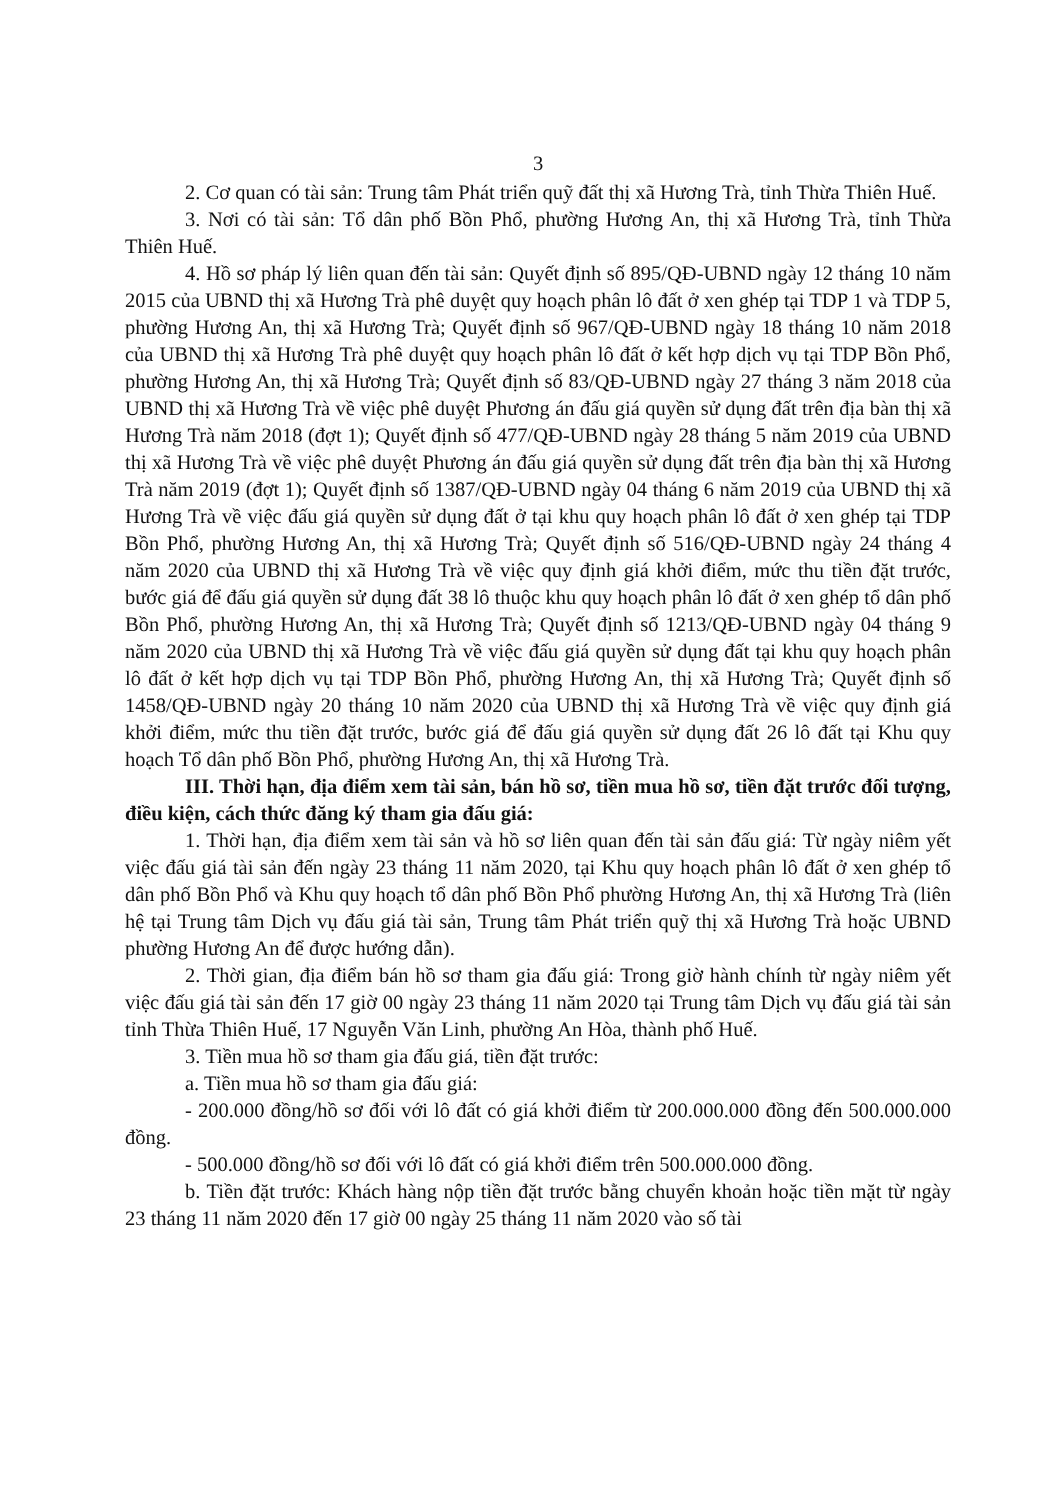3
2. Cơ quan có tài sản: Trung tâm Phát triển quỹ đất thị xã Hương Trà, tỉnh Thừa Thiên Huế.
3. Nơi có tài sản: Tổ dân phố Bồn Phổ, phường Hương An, thị xã Hương Trà, tỉnh Thừa Thiên Huế.
4. Hồ sơ pháp lý liên quan đến tài sản: Quyết định số 895/QĐ-UBND ngày 12 tháng 10 năm 2015 của UBND thị xã Hương Trà phê duyệt quy hoạch phân lô đất ở xen ghép tại TDP 1 và TDP 5, phường Hương An, thị xã Hương Trà; Quyết định số 967/QĐ-UBND ngày 18 tháng 10 năm 2018 của UBND thị xã Hương Trà phê duyệt quy hoạch phân lô đất ở kết hợp dịch vụ tại TDP Bồn Phổ, phường Hương An, thị xã Hương Trà; Quyết định số 83/QĐ-UBND ngày 27 tháng 3 năm 2018 của UBND thị xã Hương Trà về việc phê duyệt Phương án đấu giá quyền sử dụng đất trên địa bàn thị xã Hương Trà năm 2018 (đợt 1); Quyết định số 477/QĐ-UBND ngày 28 tháng 5 năm 2019 của UBND thị xã Hương Trà về việc phê duyệt Phương án đấu giá quyền sử dụng đất trên địa bàn thị xã Hương Trà năm 2019 (đợt 1); Quyết định số 1387/QĐ-UBND ngày 04 tháng 6 năm 2019 của UBND thị xã Hương Trà về việc đấu giá quyền sử dụng đất ở tại khu quy hoạch phân lô đất ở xen ghép tại TDP Bồn Phổ, phường Hương An, thị xã Hương Trà; Quyết định số 516/QĐ-UBND ngày 24 tháng 4 năm 2020 của UBND thị xã Hương Trà về việc quy định giá khởi điểm, mức thu tiền đặt trước, bước giá để đấu giá quyền sử dụng đất 38 lô thuộc khu quy hoạch phân lô đất ở xen ghép tổ dân phố Bồn Phổ, phường Hương An, thị xã Hương Trà; Quyết định số 1213/QĐ-UBND ngày 04 tháng 9 năm 2020 của UBND thị xã Hương Trà về việc đấu giá quyền sử dụng đất tại khu quy hoạch phân lô đất ở kết hợp dịch vụ tại TDP Bồn Phổ, phường Hương An, thị xã Hương Trà; Quyết định số 1458/QĐ-UBND ngày 20 tháng 10 năm 2020 của UBND thị xã Hương Trà về việc quy định giá khởi điểm, mức thu tiền đặt trước, bước giá để đấu giá quyền sử dụng đất 26 lô đất tại Khu quy hoạch Tổ dân phố Bồn Phổ, phường Hương An, thị xã Hương Trà.
III. Thời hạn, địa điểm xem tài sản, bán hồ sơ, tiền mua hồ sơ, tiền đặt trước đối tượng, điều kiện, cách thức đăng ký tham gia đấu giá:
1. Thời hạn, địa điểm xem tài sản và hồ sơ liên quan đến tài sản đấu giá: Từ ngày niêm yết việc đấu giá tài sản đến ngày 23 tháng 11 năm 2020, tại Khu quy hoạch phân lô đất ở xen ghép tổ dân phố Bồn Phổ và Khu quy hoạch tổ dân phố Bồn Phổ phường Hương An, thị xã Hương Trà (liên hệ tại Trung tâm Dịch vụ đấu giá tài sản, Trung tâm Phát triển quỹ thị xã Hương Trà hoặc UBND phường Hương An để được hướng dẫn).
2. Thời gian, địa điểm bán hồ sơ tham gia đấu giá: Trong giờ hành chính từ ngày niêm yết việc đấu giá tài sản đến 17 giờ 00 ngày 23 tháng 11 năm 2020 tại Trung tâm Dịch vụ đấu giá tài sản tỉnh Thừa Thiên Huế, 17 Nguyễn Văn Linh, phường An Hòa, thành phố Huế.
3. Tiền mua hồ sơ tham gia đấu giá, tiền đặt trước:
a. Tiền mua hồ sơ tham gia đấu giá:
- 200.000 đồng/hồ sơ đối với lô đất có giá khởi điểm từ 200.000.000 đồng đến 500.000.000 đồng.
- 500.000 đồng/hồ sơ đối với lô đất có giá khởi điểm trên 500.000.000 đồng.
b. Tiền đặt trước: Khách hàng nộp tiền đặt trước bằng chuyển khoản hoặc tiền mặt từ ngày 23 tháng 11 năm 2020 đến 17 giờ 00 ngày 25 tháng 11 năm 2020 vào số tài